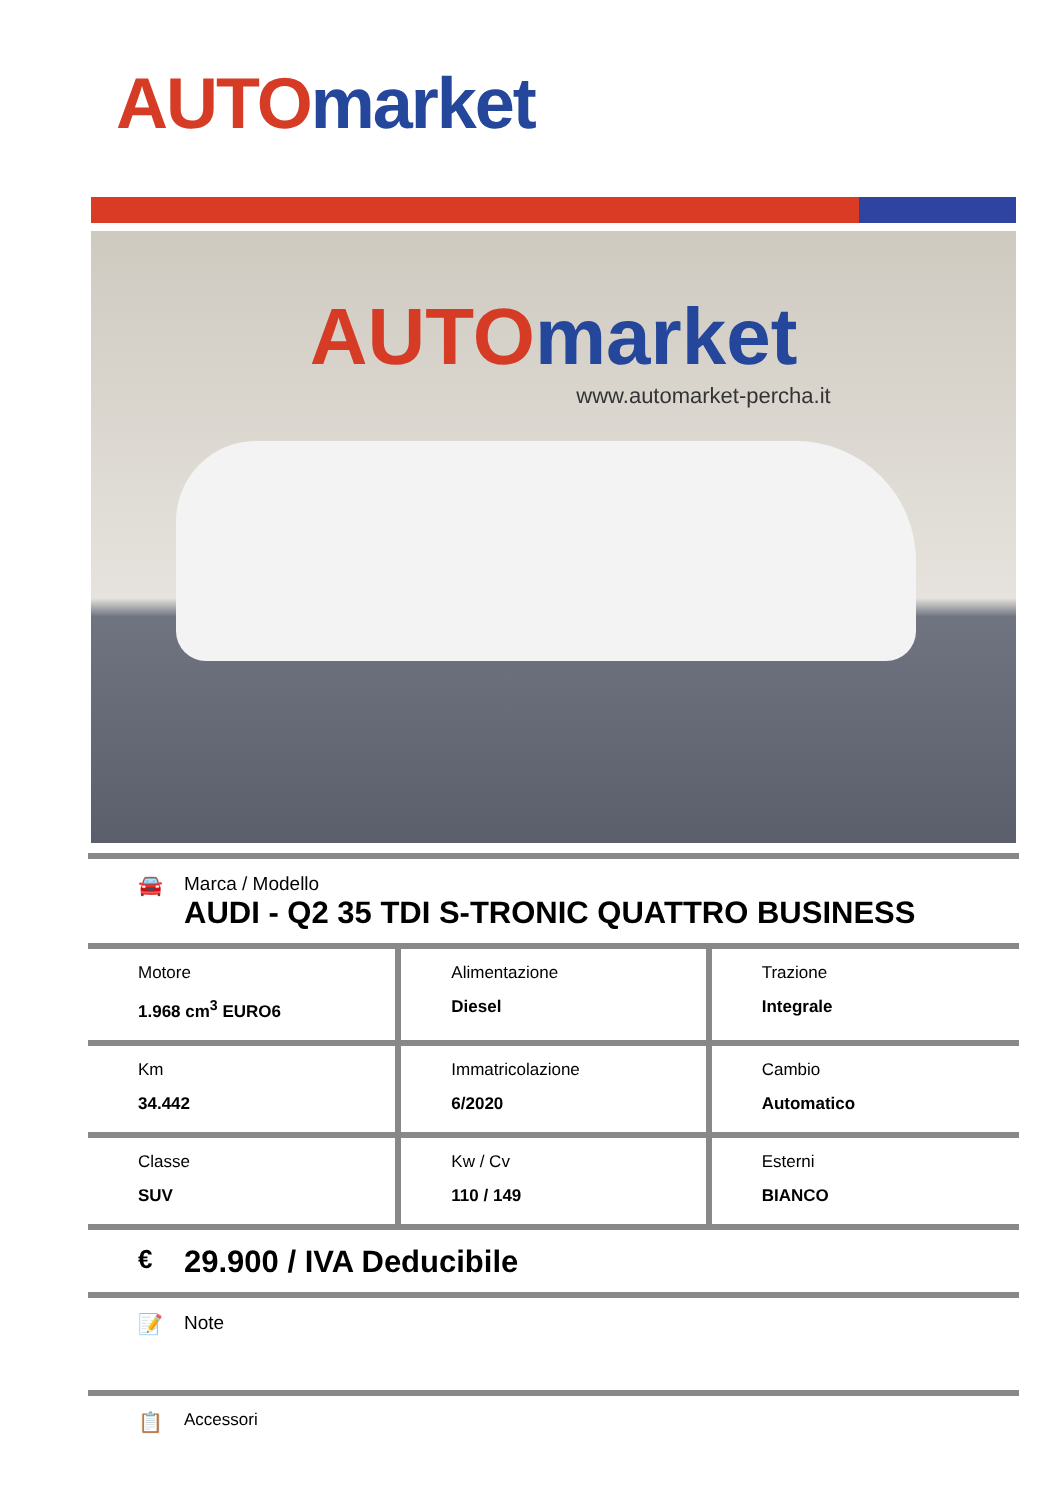AUTO market
AUTO market
www.automarket-percha.it
🚘 Marca / Modello
AUDI - Q2 35 TDI S-TRONIC QUATTRO BUSINESS
| Motore 1.968 cm<sup>3</sup> EURO6 | Alimentazione Diesel | Trazione Integrale |
| Km 34.442 | Immatricolazione 6/2020 | Cambio Automatico |
| Classe SUV | Kw / Cv 110 / 149 | Esterni BIANCO |
€
29.900 / IVA Deducibile
📝 Note
📋
Accessori